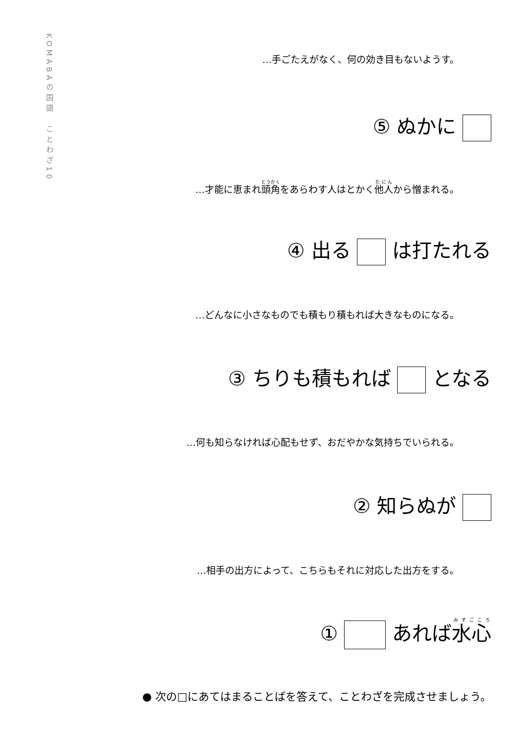KOMABAの国語　ことわざ10
…手ごたえがなく、何の効き目もないようす。
⑤ ぬかに
…才能に恵まれ頭角をあらわす人はとかく他人から憎まれる。
④ 出る は打たれる
…どんなに小さなものでも積もり積もれば大きなものになる。
③ ちりも積もれば となる
…何も知らなければ心配もせず、おだやかな気持ちでいられる。
② 知らぬが
…相手の出方によって、こちらもそれに対応した出方をする。
① あれば水心
● 次の□にあてはまることばを答えて、ことわざを完成させましょう。